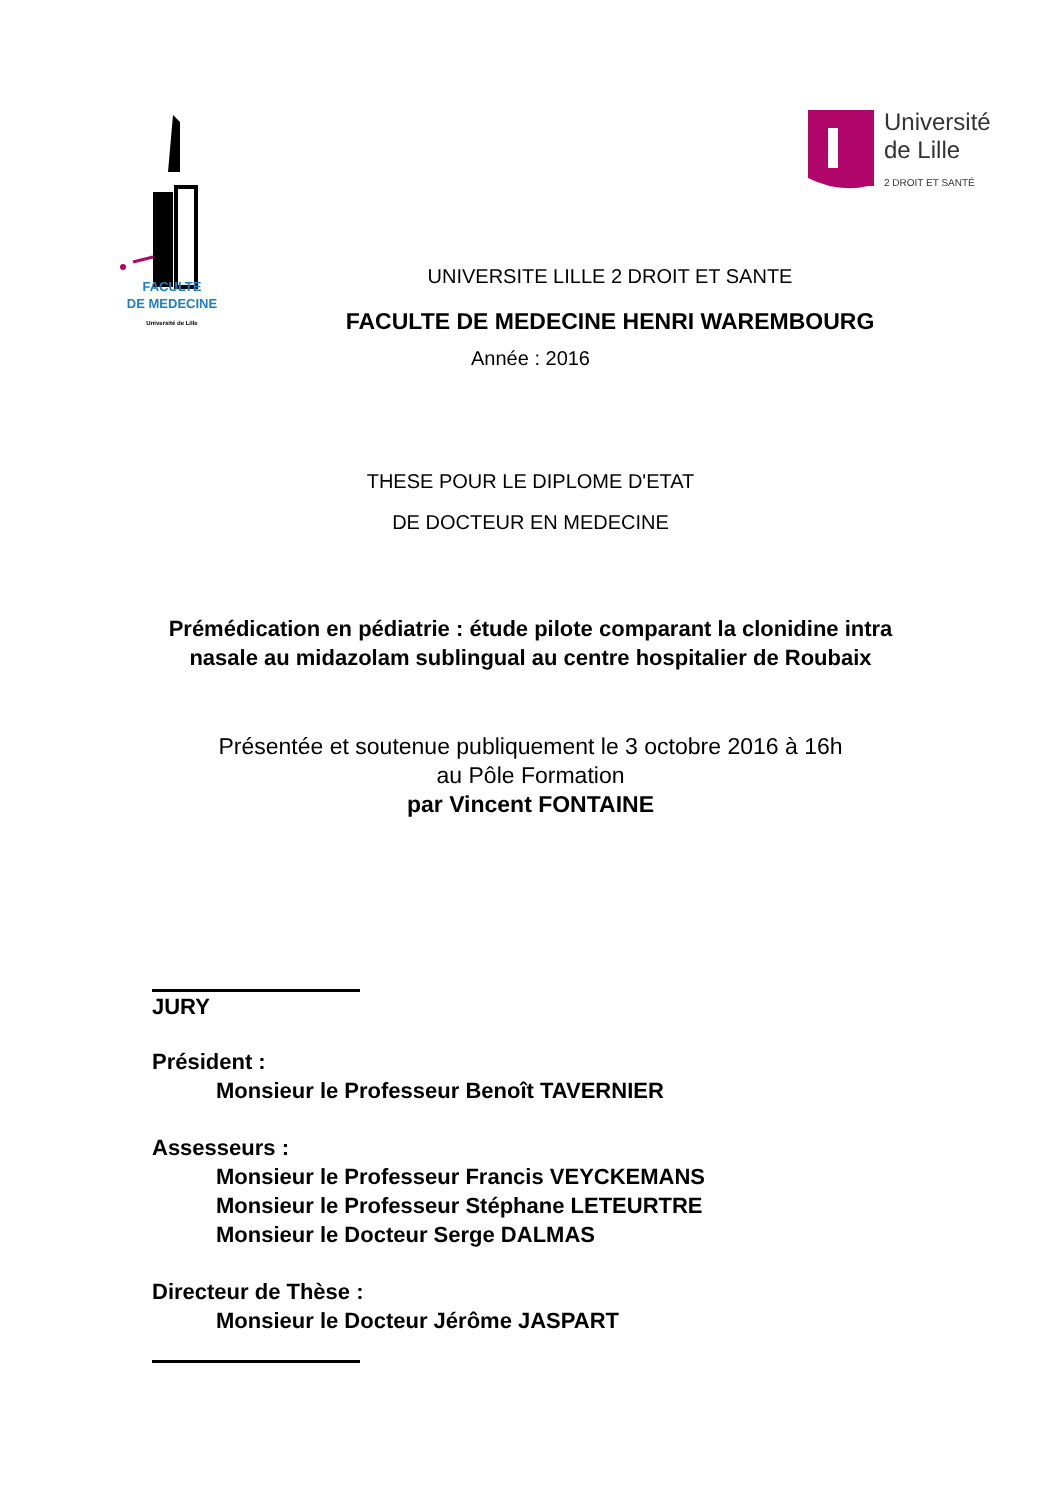FACULTE
DE MEDECINE
Université de Lille
Université
de Lille
2 DROIT ET SANTÉ
UNIVERSITE LILLE 2 DROIT ET SANTE
FACULTE DE MEDECINE HENRI WAREMBOURG
Année : 2016
THESE POUR LE DIPLOME D'ETAT
DE DOCTEUR EN MEDECINE
Prémédication en pédiatrie : étude pilote comparant la clonidine intra nasale au midazolam sublingual au centre hospitalier de Roubaix
Présentée et soutenue publiquement le 3 octobre 2016 à 16h
au Pôle Formation
par Vincent FONTAINE
JURY
Président :
Monsieur le Professeur Benoît TAVERNIER
Assesseurs :
Monsieur le Professeur Francis VEYCKEMANS
Monsieur le Professeur Stéphane LETEURTRE
Monsieur le Docteur Serge DALMAS
Directeur de Thèse :
Monsieur le Docteur Jérôme JASPART